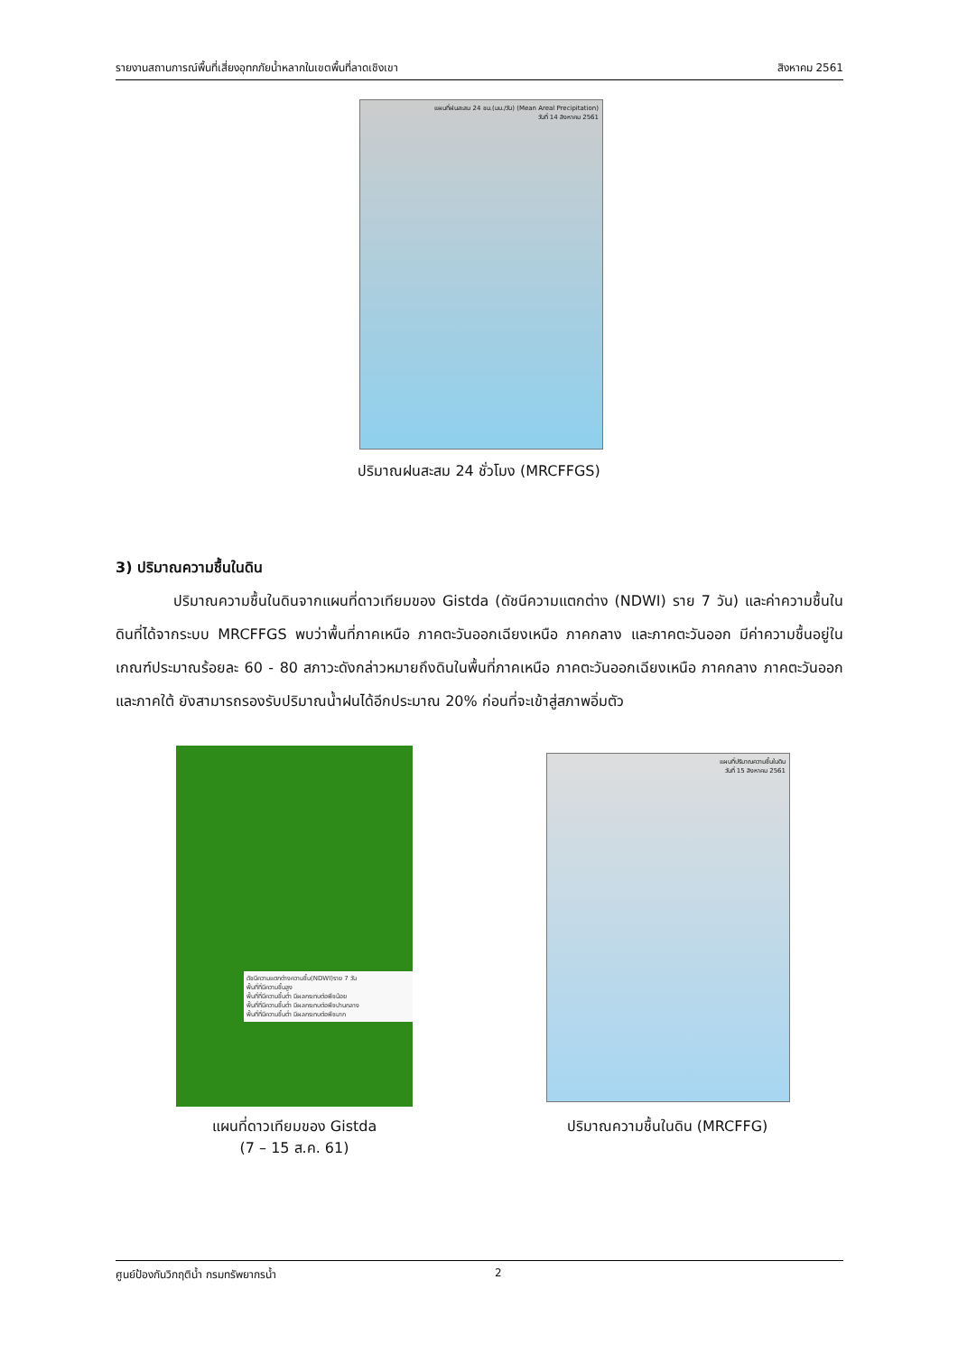รายงานสถานการณ์พื้นที่เสี่ยงอุทกภัยน้ำหลากในเขตพื้นที่ลาดเชิงเขา สิงหาคม 2561
แผนที่ฝนสะสม 24 ชม.(มม./วัน) (Mean Areal Precipitation)
วันที่ 14 สิงหาคม 2561
ปริมาณฝนสะสม 24 ชั่วโมง (MRCFFGS)
3) ปริมาณความชื้นในดิน
ปริมาณความชื้นในดินจากแผนที่ดาวเทียมของ Gistda (ดัชนีความแตกต่าง (NDWI) ราย 7 วัน) และค่าความชื้นในดินที่ได้จากระบบ MRCFFGS พบว่าพื้นที่ภาคเหนือ ภาคตะวันออกเฉียงเหนือ ภาคกลาง และภาคตะวันออก มีค่าความชื้นอยู่ในเกณฑ์ประมาณร้อยละ 60 - 80 สภาวะดังกล่าวหมายถึงดินในพื้นที่ภาคเหนือ ภาคตะวันออกเฉียงเหนือ ภาคกลาง ภาคตะวันออก และภาคใต้ ยังสามารถรองรับปริมาณน้ำฝนได้อีกประมาณ 20% ก่อนที่จะเข้าสู่สภาพอิ่มตัว
ดัชนีความแตกต่างความชื้น(NDWI)ราย 7 วัน
พื้นที่ที่มีความชื้นสูง
พื้นที่ที่มีความชื้นต่ำ มีผลกระทบต่อพืชน้อย
พื้นที่ที่มีความชื้นต่ำ มีผลกระทบต่อพืชปานกลาง
พื้นที่ที่มีความชื้นต่ำ มีผลกระทบต่อพืชมาก
แผนที่ปริมาณความชื้นในดิน
วันที่ 15 สิงหาคม 2561
แผนที่ดาวเทียมของ Gistda
(7 – 15 ส.ค. 61)
ปริมาณความชื้นในดิน (MRCFFG)
ศูนย์ป้องกันวิกฤติน้ำ กรมทรัพยากรน้ำ 2